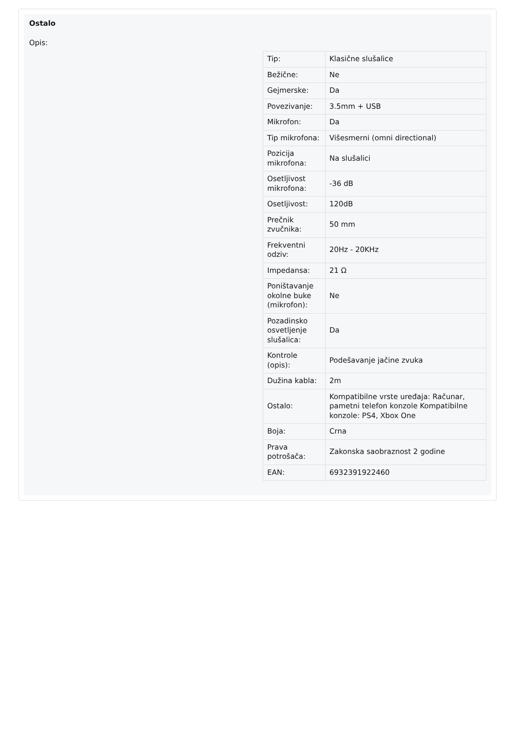Ostalo
Opis:
| Tip: | Klasične slušalice |
| Bežične: | Ne |
| Gejmerske: | Da |
| Povezivanje: | 3.5mm + USB |
| Mikrofon: | Da |
| Tip mikrofona: | Višesmerni (omni directional) |
| Pozicija mikrofona: | Na slušalici |
| Osetljivost mikrofona: | -36 dB |
| Osetljivost: | 120dB |
| Prečnik zvučnika: | 50 mm |
| Frekventni odziv: | 20Hz - 20KHz |
| Impedansa: | 21 Ω |
| Poništavanje okolne buke (mikrofon): | Ne |
| Pozadinsko osvetljenje slušalica: | Da |
| Kontrole (opis): | Podešavanje jačine zvuka |
| Dužina kabla: | 2m |
| Ostalo: | Kompatibilne vrste uređaja: Računar, pametni telefon konzole Kompatibilne konzole: PS4, Xbox One |
| Boja: | Crna |
| Prava potrošača: | Zakonska saobraznost 2 godine |
| EAN: | 6932391922460 |